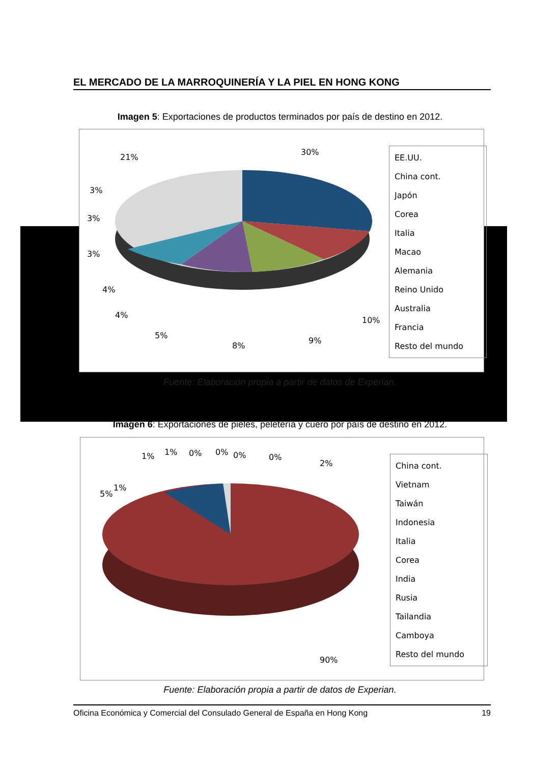EL MERCADO DE LA MARROQUINERÍA Y LA PIEL EN HONG KONG
Imagen 5: Exportaciones de productos terminados por país de destino en 2012.
21%
30%
10%
9%
8%
5%
4%
4%
3%
3%
3%
EE.UU.
China cont.
Japón
Corea
Italia
Macao
Alemania
Reino Unido
Australia
Francia
Resto del mundo
Fuente: Elaboración propia a partir de datos de Experian.
Imagen 6: Exportaciones de pieles, peletería y cuero por país de destino en 2012.
1%
5%
1%
1%
0%
0%
0%
0%
2%
90%
China cont.
Vietnam
Taiwán
Indonesia
Italia
Corea
India
Rusia
Tailandia
Camboya
Resto del mundo
Fuente: Elaboración propia a partir de datos de Experian.
Oficina Económica y Comercial del Consulado General de España en Hong Kong 19